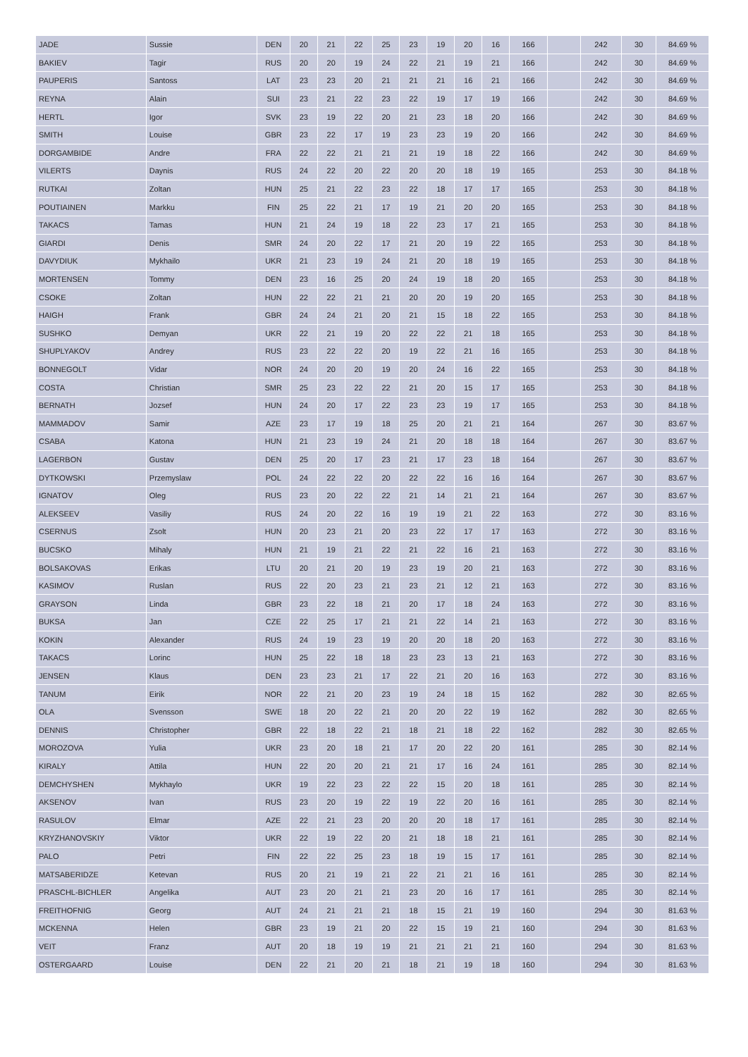| JADE | Sussie | DEN | 20 | 21 | 22 | 25 | 23 | 19 | 20 | 16 | 166 | | 242 | 30 | 84.69 % |
| BAKIEV | Tagir | RUS | 20 | 20 | 19 | 24 | 22 | 21 | 19 | 21 | 166 | | 242 | 30 | 84.69 % |
| PAUPERIS | Santoss | LAT | 23 | 23 | 20 | 21 | 21 | 21 | 16 | 21 | 166 | | 242 | 30 | 84.69 % |
| REYNA | Alain | SUI | 23 | 21 | 22 | 23 | 22 | 19 | 17 | 19 | 166 | | 242 | 30 | 84.69 % |
| HERTL | Igor | SVK | 23 | 19 | 22 | 20 | 21 | 23 | 18 | 20 | 166 | | 242 | 30 | 84.69 % |
| SMITH | Louise | GBR | 23 | 22 | 17 | 19 | 23 | 23 | 19 | 20 | 166 | | 242 | 30 | 84.69 % |
| DORGAMBIDE | Andre | FRA | 22 | 22 | 21 | 21 | 21 | 19 | 18 | 22 | 166 | | 242 | 30 | 84.69 % |
| VILERTS | Daynis | RUS | 24 | 22 | 20 | 22 | 20 | 20 | 18 | 19 | 165 | | 253 | 30 | 84.18 % |
| RUTKAI | Zoltan | HUN | 25 | 21 | 22 | 23 | 22 | 18 | 17 | 17 | 165 | | 253 | 30 | 84.18 % |
| POUTIAINEN | Markku | FIN | 25 | 22 | 21 | 17 | 19 | 21 | 20 | 20 | 165 | | 253 | 30 | 84.18 % |
| TAKACS | Tamas | HUN | 21 | 24 | 19 | 18 | 22 | 23 | 17 | 21 | 165 | | 253 | 30 | 84.18 % |
| GIARDI | Denis | SMR | 24 | 20 | 22 | 17 | 21 | 20 | 19 | 22 | 165 | | 253 | 30 | 84.18 % |
| DAVYDIUK | Mykhailo | UKR | 21 | 23 | 19 | 24 | 21 | 20 | 18 | 19 | 165 | | 253 | 30 | 84.18 % |
| MORTENSEN | Tommy | DEN | 23 | 16 | 25 | 20 | 24 | 19 | 18 | 20 | 165 | | 253 | 30 | 84.18 % |
| CSOKE | Zoltan | HUN | 22 | 22 | 21 | 21 | 20 | 20 | 19 | 20 | 165 | | 253 | 30 | 84.18 % |
| HAIGH | Frank | GBR | 24 | 24 | 21 | 20 | 21 | 15 | 18 | 22 | 165 | | 253 | 30 | 84.18 % |
| SUSHKO | Demyan | UKR | 22 | 21 | 19 | 20 | 22 | 22 | 21 | 18 | 165 | | 253 | 30 | 84.18 % |
| SHUPLYAKOV | Andrey | RUS | 23 | 22 | 22 | 20 | 19 | 22 | 21 | 16 | 165 | | 253 | 30 | 84.18 % |
| BONNEGOLT | Vidar | NOR | 24 | 20 | 20 | 19 | 20 | 24 | 16 | 22 | 165 | | 253 | 30 | 84.18 % |
| COSTA | Christian | SMR | 25 | 23 | 22 | 22 | 21 | 20 | 15 | 17 | 165 | | 253 | 30 | 84.18 % |
| BERNATH | Jozsef | HUN | 24 | 20 | 17 | 22 | 23 | 23 | 19 | 17 | 165 | | 253 | 30 | 84.18 % |
| MAMMADOV | Samir | AZE | 23 | 17 | 19 | 18 | 25 | 20 | 21 | 21 | 164 | | 267 | 30 | 83.67 % |
| CSABA | Katona | HUN | 21 | 23 | 19 | 24 | 21 | 20 | 18 | 18 | 164 | | 267 | 30 | 83.67 % |
| LAGERBON | Gustav | DEN | 25 | 20 | 17 | 23 | 21 | 17 | 23 | 18 | 164 | | 267 | 30 | 83.67 % |
| DYTKOWSKI | Przemyslaw | POL | 24 | 22 | 22 | 20 | 22 | 22 | 16 | 16 | 164 | | 267 | 30 | 83.67 % |
| IGNATOV | Oleg | RUS | 23 | 20 | 22 | 22 | 21 | 14 | 21 | 21 | 164 | | 267 | 30 | 83.67 % |
| ALEKSEEV | Vasiliy | RUS | 24 | 20 | 22 | 16 | 19 | 19 | 21 | 22 | 163 | | 272 | 30 | 83.16 % |
| CSERNUS | Zsolt | HUN | 20 | 23 | 21 | 20 | 23 | 22 | 17 | 17 | 163 | | 272 | 30 | 83.16 % |
| BUCSKO | Mihaly | HUN | 21 | 19 | 21 | 22 | 21 | 22 | 16 | 21 | 163 | | 272 | 30 | 83.16 % |
| BOLSAKOVAS | Erikas | LTU | 20 | 21 | 20 | 19 | 23 | 19 | 20 | 21 | 163 | | 272 | 30 | 83.16 % |
| KASIMOV | Ruslan | RUS | 22 | 20 | 23 | 21 | 23 | 21 | 12 | 21 | 163 | | 272 | 30 | 83.16 % |
| GRAYSON | Linda | GBR | 23 | 22 | 18 | 21 | 20 | 17 | 18 | 24 | 163 | | 272 | 30 | 83.16 % |
| BUKSA | Jan | CZE | 22 | 25 | 17 | 21 | 21 | 22 | 14 | 21 | 163 | | 272 | 30 | 83.16 % |
| KOKIN | Alexander | RUS | 24 | 19 | 23 | 19 | 20 | 20 | 18 | 20 | 163 | | 272 | 30 | 83.16 % |
| TAKACS | Lorinc | HUN | 25 | 22 | 18 | 18 | 23 | 23 | 13 | 21 | 163 | | 272 | 30 | 83.16 % |
| JENSEN | Klaus | DEN | 23 | 23 | 21 | 17 | 22 | 21 | 20 | 16 | 163 | | 272 | 30 | 83.16 % |
| TANUM | Eirik | NOR | 22 | 21 | 20 | 23 | 19 | 24 | 18 | 15 | 162 | | 282 | 30 | 82.65 % |
| OLA | Svensson | SWE | 18 | 20 | 22 | 21 | 20 | 20 | 22 | 19 | 162 | | 282 | 30 | 82.65 % |
| DENNIS | Christopher | GBR | 22 | 18 | 22 | 21 | 18 | 21 | 18 | 22 | 162 | | 282 | 30 | 82.65 % |
| MOROZOVA | Yulia | UKR | 23 | 20 | 18 | 21 | 17 | 20 | 22 | 20 | 161 | | 285 | 30 | 82.14 % |
| KIRALY | Attila | HUN | 22 | 20 | 20 | 21 | 21 | 17 | 16 | 24 | 161 | | 285 | 30 | 82.14 % |
| DEMCHYSHEN | Mykhaylo | UKR | 19 | 22 | 23 | 22 | 22 | 15 | 20 | 18 | 161 | | 285 | 30 | 82.14 % |
| AKSENOV | Ivan | RUS | 23 | 20 | 19 | 22 | 19 | 22 | 20 | 16 | 161 | | 285 | 30 | 82.14 % |
| RASULOV | Elmar | AZE | 22 | 21 | 23 | 20 | 20 | 20 | 18 | 17 | 161 | | 285 | 30 | 82.14 % |
| KRYZHANOVSKIY | Viktor | UKR | 22 | 19 | 22 | 20 | 21 | 18 | 18 | 21 | 161 | | 285 | 30 | 82.14 % |
| PALO | Petri | FIN | 22 | 22 | 25 | 23 | 18 | 19 | 15 | 17 | 161 | | 285 | 30 | 82.14 % |
| MATSABERIDZE | Ketevan | RUS | 20 | 21 | 19 | 21 | 22 | 21 | 21 | 16 | 161 | | 285 | 30 | 82.14 % |
| PRASCHL-BICHLER | Angelika | AUT | 23 | 20 | 21 | 21 | 23 | 20 | 16 | 17 | 161 | | 285 | 30 | 82.14 % |
| FREITHOFNIG | Georg | AUT | 24 | 21 | 21 | 21 | 18 | 15 | 21 | 19 | 160 | | 294 | 30 | 81.63 % |
| MCKENNA | Helen | GBR | 23 | 19 | 21 | 20 | 22 | 15 | 19 | 21 | 160 | | 294 | 30 | 81.63 % |
| VEIT | Franz | AUT | 20 | 18 | 19 | 19 | 21 | 21 | 21 | 21 | 160 | | 294 | 30 | 81.63 % |
| OSTERGAARD | Louise | DEN | 22 | 21 | 20 | 21 | 18 | 21 | 19 | 18 | 160 | | 294 | 30 | 81.63 % |